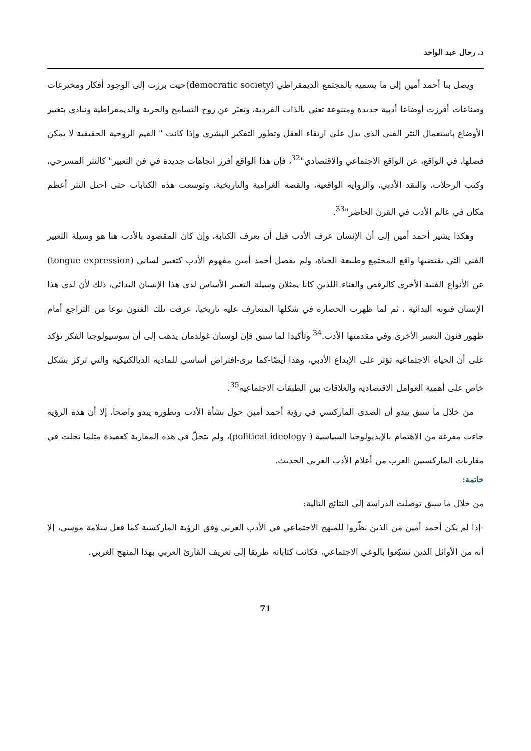د. رحال عبد الواحد
ويصل بنا أحمد أمين إلى ما يسميه بالمجتمع الديمقراطي (democratic society)حيث برزت إلى الوجود أفكار ومخترعات وصناعات أفرزت أوضاعا أدبية جديدة ومتنوعة تعنى بالذات الفردية، وتعبّر عن روح التسامح والحرية والديمقراطية وتنادي بتغيير الأوضاع باستعمال النثر الفني الذي يدل على ارتقاء العقل وتطور التفكير البشري وإذا كانت " القيم الروحية الحقيقية لا يمكن فصلها، في الواقع، عن الواقع الاجتماعي والاقتصادي"<sup>32</sup>، فإن هذا الواقع أفرز اتجاهات جديدة في فن التعبير" كالنثر المسرحي، وكتب الرحلات، والنقد الأدبي، والرواية الواقعية، والقصة الغرامية والتاريخية، وتوسعت هذه الكتابات حتى احتل النثر أعظم مكان في عالم الأدب في القرن الحاضر"<sup>33</sup>.
وهكذا يشير أحمد أمين إلى أن الإنسان عرف الأدب قبل أن يعرف الكتابة، وإن كان المقصود بالأدب هنا هو وسيلة التعبير الفني التي يقتضيها واقع المجتمع وطبيعة الحياة، ولم يفصل أحمد أمين مفهوم الأدب كتعبير لساني (tongue expression) عن الأنواع الفنية الأخرى كالرقص والغناء اللذين كانا يمثلان وسيلة التعبير الأساس لدى هذا الإنسان البدائي، ذلك لأن لدى هذا الإنسان فنونه البدائية ، ثم لما ظهرت الحضارة في شكلها المتعارف عليه تاريخيا، عرفت تلك الفنون نوعا من التراجع أمام ظهور فنون التعبير الأخرى وفي مقدمتها الأدب.<sup>34</sup> وتأكيدا لما سبق فإن لوسيان غولدمان يذهب إلى أن سوسيولوجيا الفكر تؤكد على أن الحياة الاجتماعية تؤثر على الإبداع الأدبي، وهذا أيضًا-كما يرى-افتراض أساسي للمادية الديالكتيكية والتي تركز بشكل خاص على أهمية العوامل الاقتصادية والعلاقات بين الطبقات الاجتماعية<sup>35</sup>.
من خلال ما سبق يبدو أن الصدى الماركسي في رؤية أحمد أمين حول نشأة الأدب وتطوره يبدو واضحا، إلا أن هذه الرؤية جاءت مفرغة من الاهتمام بالإيديولوجيا السياسية ( political ideology)، ولم تتجلّ في هذه المقاربة كعقيدة مثلما تجلت في مقاربات الماركسيين العرب من أعلام الأدب العربي الحديث.
خاتمة:
من خلال ما سبق توصلت الدراسة إلى النتائج التالية:
-إذا لم يكن أحمد أمين من الذين نظّروا للمنهج الاجتماعي في الأدب العربي وفق الرؤية الماركسية كما فعل سلامة موسى، إلا أنه من الأوائل الذين تشبّعوا بالوعي الاجتماعي، فكانت كتاباته طريقا إلى تعريف القارئ العربي بهذا المنهج الغربي.
71